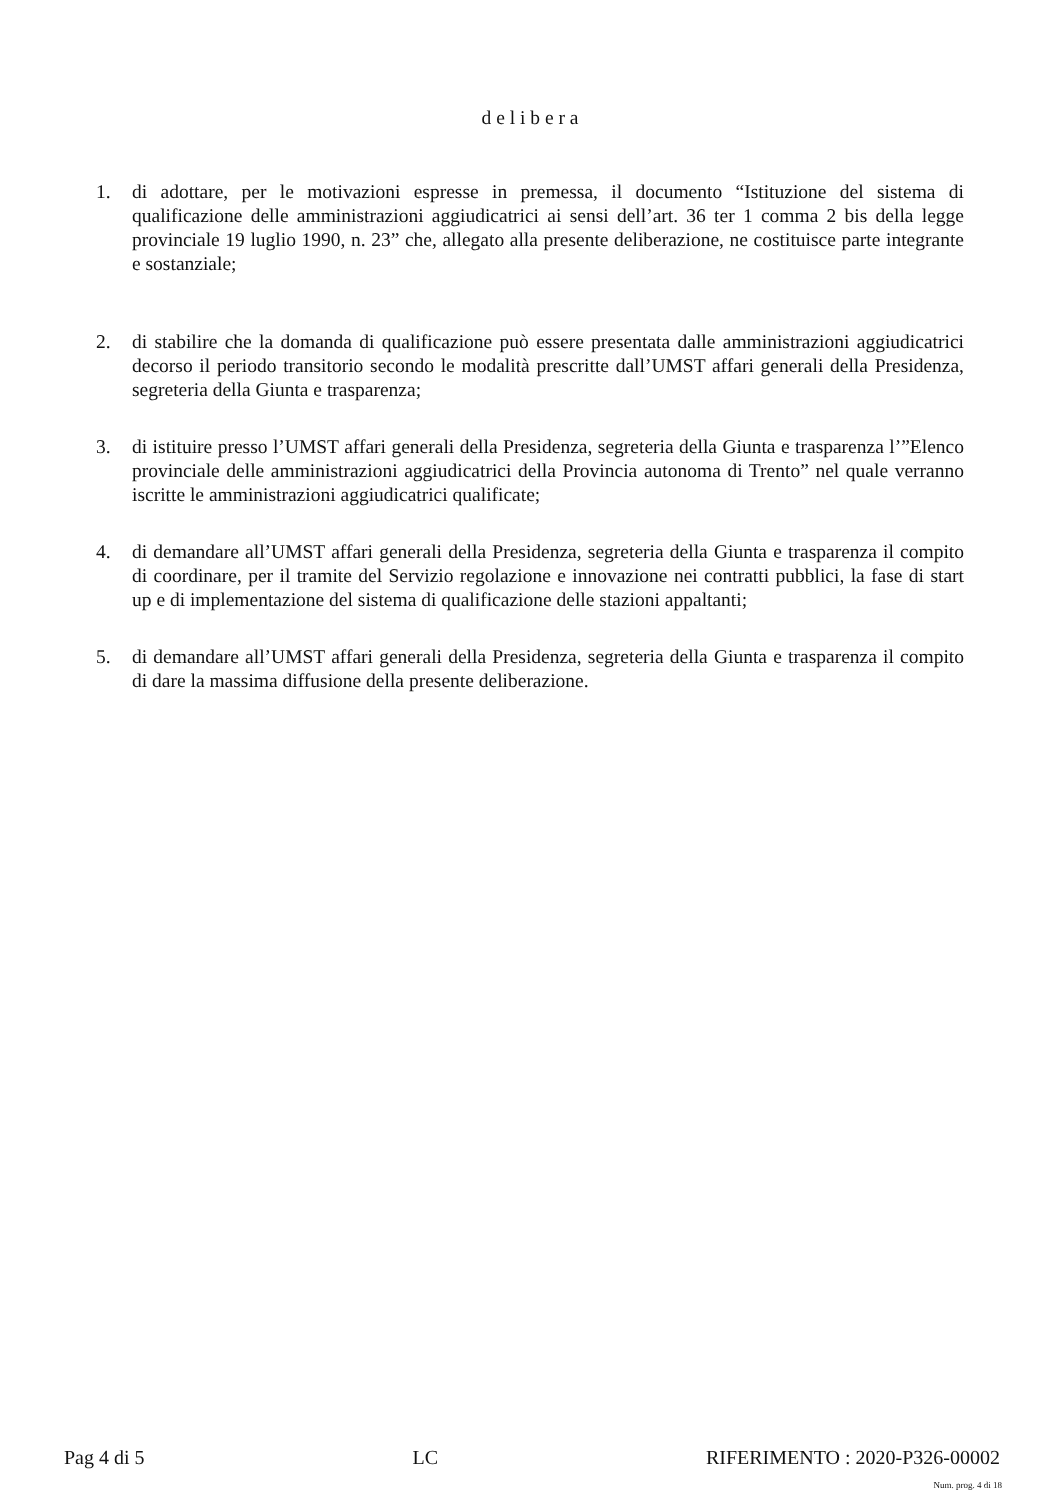d e l i b e r a
1. di adottare, per le motivazioni espresse in premessa, il documento “Istituzione del sistema di qualificazione delle amministrazioni aggiudicatrici ai sensi dell’art. 36 ter 1 comma 2 bis della legge provinciale 19 luglio 1990, n. 23” che, allegato alla presente deliberazione, ne costituisce parte integrante e sostanziale;
2. di stabilire che la domanda di qualificazione può essere presentata dalle amministrazioni aggiudicatrici decorso il periodo transitorio secondo le modalità prescritte dall’UMST affari generali della Presidenza, segreteria della Giunta e trasparenza;
3. di istituire presso l’UMST affari generali della Presidenza, segreteria della Giunta e trasparenza l’”Elenco provinciale delle amministrazioni aggiudicatrici della Provincia autonoma di Trento” nel quale verranno iscritte le amministrazioni aggiudicatrici qualificate;
4. di demandare all’UMST affari generali della Presidenza, segreteria della Giunta e trasparenza il compito di coordinare, per il tramite del Servizio regolazione e innovazione nei contratti pubblici, la fase di start up e di implementazione del sistema di qualificazione delle stazioni appaltanti;
5. di demandare all’UMST affari generali della Presidenza, segreteria della Giunta e trasparenza il compito di dare la massima diffusione della presente deliberazione.
Pag 4 di 5 LC RIFERIMENTO : 2020-P326-00002
Num. prog. 4 di 18